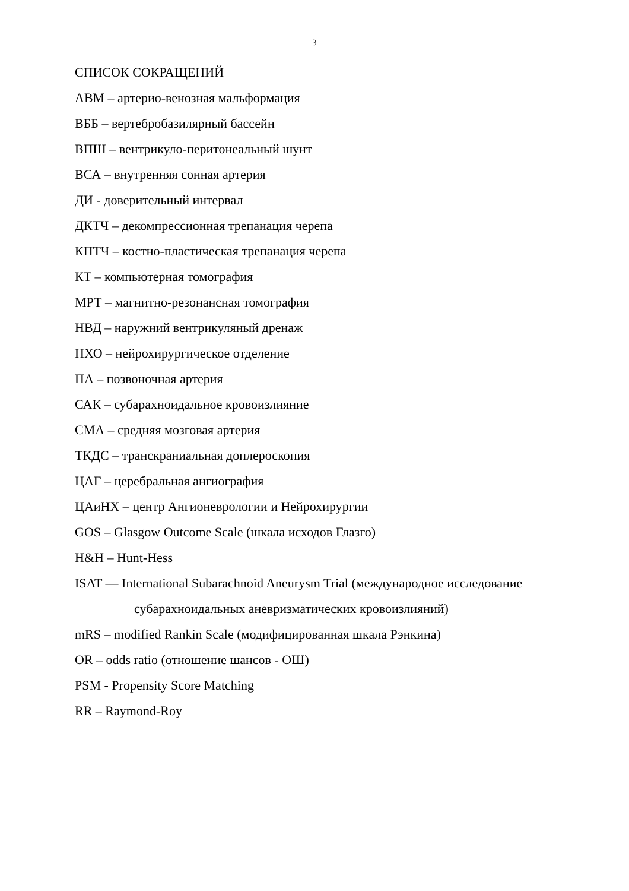3
СПИСОК СОКРАЩЕНИЙ
АВМ – артерио-венозная мальформация
ВББ – вертебробазилярный бассейн
ВПШ – вентрикуло-перитонеальный шунт
ВСА – внутренняя сонная артерия
ДИ - доверительный интервал
ДКТЧ – декомпрессионная трепанация черепа
КПТЧ – костно-пластическая трепанация черепа
КТ – компьютерная томография
МРТ – магнитно-резонансная томография
НВД – наружний вентрикуляный дренаж
НХО – нейрохирургическое отделение
ПА – позвоночная артерия
САК – субарахноидальное кровоизлияние
СМА – средняя мозговая артерия
ТКДС – транскраниальная доплероскопия
ЦАГ – церебральная ангиография
ЦАиНХ – центр Ангионеврологии и Нейрохирургии
GOS – Glasgow Outcome Scale (шкала исходов Глазго)
H&H – Hunt-Hess
ISAT — International Subarachnoid Aneurysm Trial (международное исследование
субарахноидальных аневризматических кровоизлияний)
mRS – modified Rankin Scale (модифицированная шкала Рэнкина)
OR – odds ratio (отношение шансов - ОШ)
PSM - Propensity Score Matching
RR – Raymond-Roy